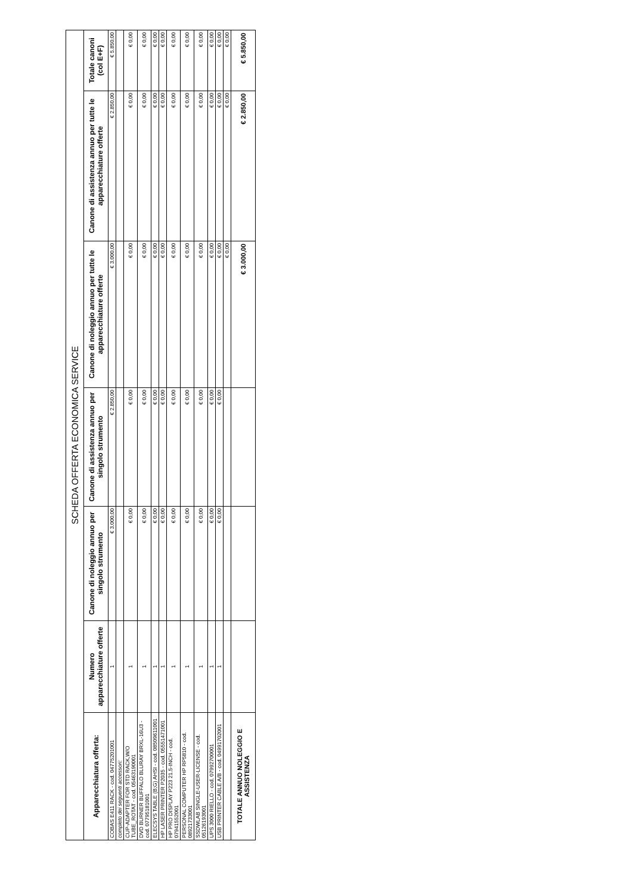| SCHEDA OFFERTA ECONOMICA SERVICE | | | | | | |
| --- | --- | --- | --- | --- | --- | --- |
| Apparecchiatura offerta: | Numero apparecchiature offerte | Canone di noleggio annuo per singolo strumento | Canone di assistenza annuo per singolo strumento | Canone di noleggio annuo per tutte le apparecchiature offerte | Canone di assistenza annuo per tutte le apparecchiature offerte | Totale canoni (col E+F) |
| COBAS E411 RACK - cod. 04775201001 | 1 | € 3.000,00 | € 2.850,00 | € 3.000,00 | € 2.850,00 | € 5.850,00 |
| completo dei seguenti accessori: | | | | | | |
| CUP-ADAPTER FOR STD RACK,W/O TUBE_ROTAT - cod. 05463190001 | 1 | € 0,00 | € 0,00 | € 0,00 | € 0,00 | € 0,00 |
| DVD BURNER BUFFALO BLURAY BRXL-16U3 - cod. 07795181001 | 1 | € 0,00 | € 0,00 | € 0,00 | € 0,00 | € 0,00 |
| ELECSYS TABLE (B;G) AHSI - cod. 08509611001 | 1 | € 0,00 | € 0,00 | € 0,00 | € 0,00 | € 0,00 |
| HP LASER PRINTER P2035 - cod. 05551471001 | 1 | € 0,00 | € 0,00 | € 0,00 | € 0,00 | € 0,00 |
| HP PRO DISPLAY P223 21.5-INCH - cod. 07941552001 | 1 | € 0,00 | € 0,00 | € 0,00 | € 0,00 | € 0,00 |
| PERSONAL COMPUTER HP RP5810 - cod. 08921733001 | 1 | € 0,00 | € 0,00 | € 0,00 | € 0,00 | € 0,00 |
| SSDWLAB SINGLE-USER-LICENSE - cod. 05126193001 | 1 | € 0,00 | € 0,00 | € 0,00 | € 0,00 | € 0,00 |
| UPS 3000 RIELLO - cod. 07992700001 | 1 | € 0,00 | € 0,00 | € 0,00 | € 0,00 | € 0,00 |
| USB PRINTER CABLE A/B - cod. 04991702001 | 1 | € 0,00 | € 0,00 | € 0,00 | € 0,00 | € 0,00 |
| | | | | € 0,00 | € 0,00 | € 0,00 |
| TOTALE ANNUO NOLEGGIO E ASSISTENZA | | | | € 3.000,00 | € 2.850,00 | € 5.850,00 |